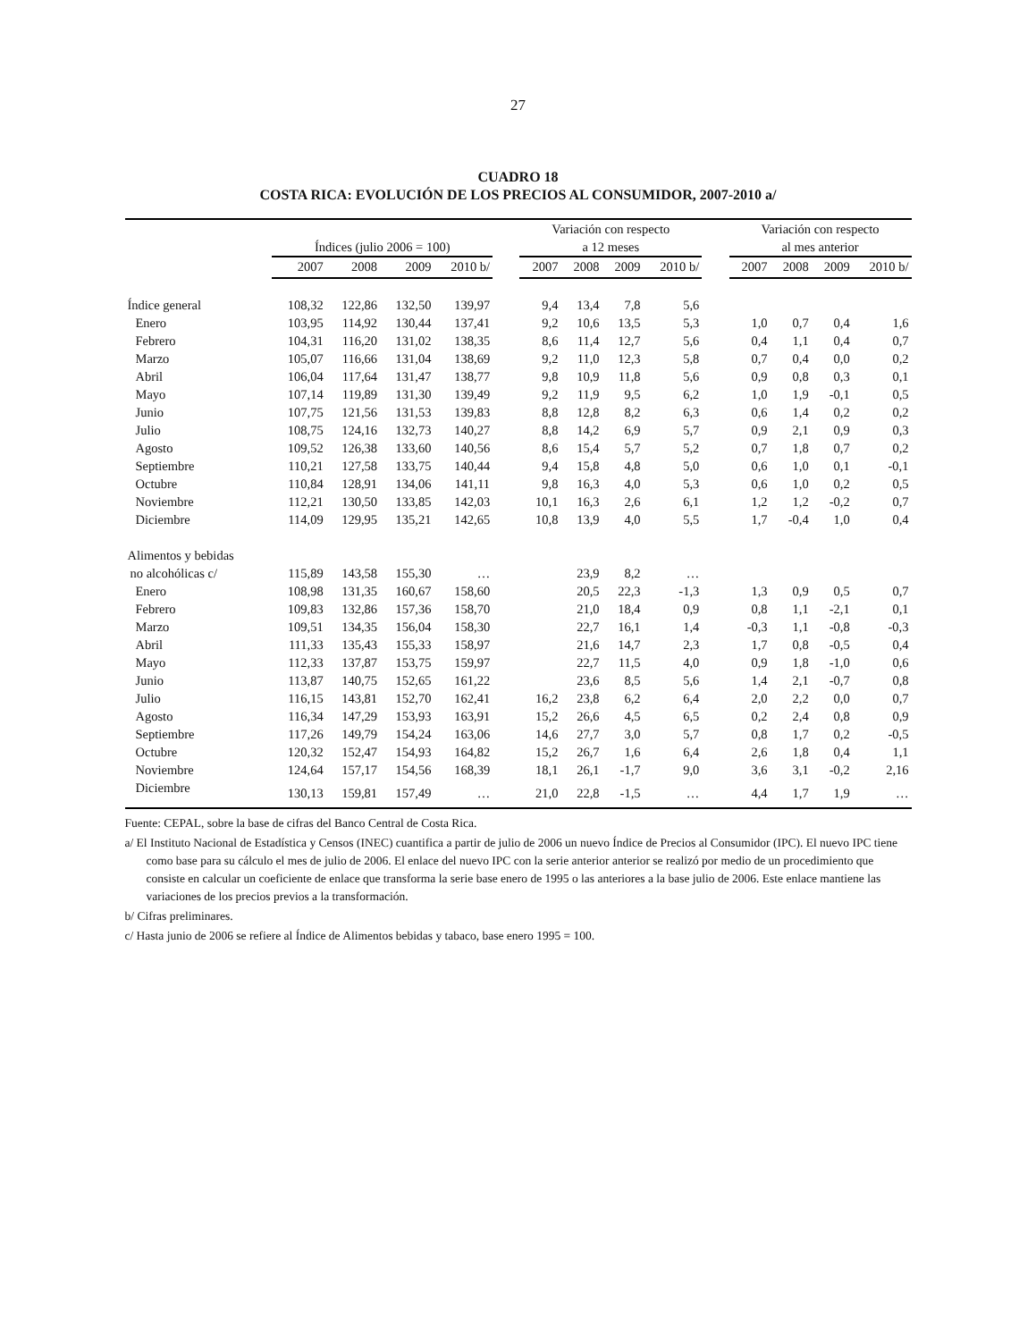27
CUADRO 18
COSTA RICA: EVOLUCIÓN DE LOS PRECIOS AL CONSUMIDOR, 2007-2010 a/
| | Índices (julio 2006 = 100) | | | | | Variación con respecto a 12 meses | | | | | Variación con respecto al mes anterior | | | |
| --- | --- | --- | --- | --- | --- | --- | --- | --- | --- | --- | --- | --- | --- | --- |
| | 2007 | 2008 | 2009 | 2010 b/ | | 2007 | 2008 | 2009 | 2010 b/ | | 2007 | 2008 | 2009 | 2010 b/ |
| Índice general | 108,32 | 122,86 | 132,50 | 139,97 | | 9,4 | 13,4 | 7,8 | 5,6 | | | | | |
| Enero | 103,95 | 114,92 | 130,44 | 137,41 | | 9,2 | 10,6 | 13,5 | 5,3 | | 1,0 | 0,7 | 0,4 | 1,6 |
| Febrero | 104,31 | 116,20 | 131,02 | 138,35 | | 8,6 | 11,4 | 12,7 | 5,6 | | 0,4 | 1,1 | 0,4 | 0,7 |
| Marzo | 105,07 | 116,66 | 131,04 | 138,69 | | 9,2 | 11,0 | 12,3 | 5,8 | | 0,7 | 0,4 | 0,0 | 0,2 |
| Abril | 106,04 | 117,64 | 131,47 | 138,77 | | 9,8 | 10,9 | 11,8 | 5,6 | | 0,9 | 0,8 | 0,3 | 0,1 |
| Mayo | 107,14 | 119,89 | 131,30 | 139,49 | | 9,2 | 11,9 | 9,5 | 6,2 | | 1,0 | 1,9 | -0,1 | 0,5 |
| Junio | 107,75 | 121,56 | 131,53 | 139,83 | | 8,8 | 12,8 | 8,2 | 6,3 | | 0,6 | 1,4 | 0,2 | 0,2 |
| Julio | 108,75 | 124,16 | 132,73 | 140,27 | | 8,8 | 14,2 | 6,9 | 5,7 | | 0,9 | 2,1 | 0,9 | 0,3 |
| Agosto | 109,52 | 126,38 | 133,60 | 140,56 | | 8,6 | 15,4 | 5,7 | 5,2 | | 0,7 | 1,8 | 0,7 | 0,2 |
| Septiembre | 110,21 | 127,58 | 133,75 | 140,44 | | 9,4 | 15,8 | 4,8 | 5,0 | | 0,6 | 1,0 | 0,1 | -0,1 |
| Octubre | 110,84 | 128,91 | 134,06 | 141,11 | | 9,8 | 16,3 | 4,0 | 5,3 | | 0,6 | 1,0 | 0,2 | 0,5 |
| Noviembre | 112,21 | 130,50 | 133,85 | 142,03 | | 10,1 | 16,3 | 2,6 | 6,1 | | 1,2 | 1,2 | -0,2 | 0,7 |
| Diciembre | 114,09 | 129,95 | 135,21 | 142,65 | | 10,8 | 13,9 | 4,0 | 5,5 | | 1,7 | -0,4 | 1,0 | 0,4 |
| Alimentos y bebidas | | | | | | | | | | | | | | |
| no alcohólicas c/ | 115,89 | 143,58 | 155,30 | … | | | 23,9 | 8,2 | … | | | | | |
| Enero | 108,98 | 131,35 | 160,67 | 158,60 | | | 20,5 | 22,3 | -1,3 | | 1,3 | 0,9 | 0,5 | 0,7 |
| Febrero | 109,83 | 132,86 | 157,36 | 158,70 | | | 21,0 | 18,4 | 0,9 | | 0,8 | 1,1 | -2,1 | 0,1 |
| Marzo | 109,51 | 134,35 | 156,04 | 158,30 | | | 22,7 | 16,1 | 1,4 | | -0,3 | 1,1 | -0,8 | -0,3 |
| Abril | 111,33 | 135,43 | 155,33 | 158,97 | | | 21,6 | 14,7 | 2,3 | | 1,7 | 0,8 | -0,5 | 0,4 |
| Mayo | 112,33 | 137,87 | 153,75 | 159,97 | | | 22,7 | 11,5 | 4,0 | | 0,9 | 1,8 | -1,0 | 0,6 |
| Junio | 113,87 | 140,75 | 152,65 | 161,22 | | | 23,6 | 8,5 | 5,6 | | 1,4 | 2,1 | -0,7 | 0,8 |
| Julio | 116,15 | 143,81 | 152,70 | 162,41 | | 16,2 | 23,8 | 6,2 | 6,4 | | 2,0 | 2,2 | 0,0 | 0,7 |
| Agosto | 116,34 | 147,29 | 153,93 | 163,91 | | 15,2 | 26,6 | 4,5 | 6,5 | | 0,2 | 2,4 | 0,8 | 0,9 |
| Septiembre | 117,26 | 149,79 | 154,24 | 163,06 | | 14,6 | 27,7 | 3,0 | 5,7 | | 0,8 | 1,7 | 0,2 | -0,5 |
| Octubre | 120,32 | 152,47 | 154,93 | 164,82 | | 15,2 | 26,7 | 1,6 | 6,4 | | 2,6 | 1,8 | 0,4 | 1,1 |
| Noviembre | 124,64 | 157,17 | 154,56 | 168,39 | | 18,1 | 26,1 | -1,7 | 9,0 | | 3,6 | 3,1 | -0,2 | 2,16 |
| Diciembre | 130,13 | 159,81 | 157,49 | … | | 21,0 | 22,8 | -1,5 | … | | 4,4 | 1,7 | 1,9 | … |
Fuente: CEPAL, sobre la base de cifras del Banco Central de Costa Rica.
a/ El Instituto Nacional de Estadística y Censos (INEC) cuantifica a partir de julio de 2006 un nuevo Índice de Precios al Consumidor (IPC). El nuevo IPC tiene como base para su cálculo el mes de julio de 2006. El enlace del nuevo IPC con la serie anterior anterior se realizó por medio de un procedimiento que consiste en calcular un coeficiente de enlace que transforma la serie base enero de 1995 o las anteriores a la base julio de 2006. Este enlace mantiene las variaciones de los precios previos a la transformación.
b/ Cifras preliminares.
c/ Hasta junio de 2006 se refiere al Índice de Alimentos bebidas y tabaco, base enero 1995 = 100.